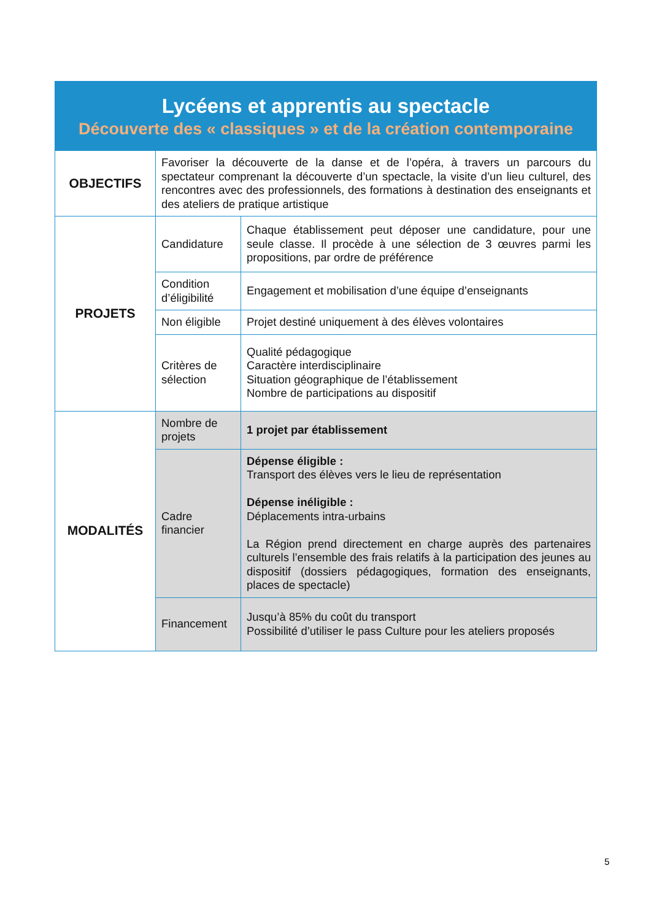| Lycéens et apprentis au spectacle Découverte des « classiques » et de la création contemporaine | | |
| OBJECTIFS | Favoriser la découverte de la danse et de l’opéra, à travers un parcours du spectateur comprenant la découverte d’un spectacle, la visite d’un lieu culturel, des rencontres avec des professionnels, des formations à destination des enseignants et des ateliers de pratique artistique | |
| PROJETS | Candidature | Chaque établissement peut déposer une candidature, pour une seule classe. Il procède à une sélection de 3 œuvres parmi les propositions, par ordre de préférence |
| | Condition d’éligibilité | Engagement et mobilisation d’une équipe d’enseignants |
| | Non éligible | Projet destiné uniquement à des élèves volontaires |
| | Critères de sélection | Qualité pédagogique Caractère interdisciplinaire Situation géographique de l’établissement Nombre de participations au dispositif |
| MODALITÉS | Nombre de projets | 1 projet par établissement |
| | Cadre financier | Dépense éligible : Transport des élèves vers le lieu de représentation Dépense inéligible : Déplacements intra-urbains La Région prend directement en charge auprès des partenaires culturels l’ensemble des frais relatifs à la participation des jeunes au dispositif (dossiers pédagogiques, formation des enseignants, places de spectacle) |
| | Financement | Jusqu’à 85% du coût du transport Possibilité d’utiliser le pass Culture pour les ateliers proposés |
5